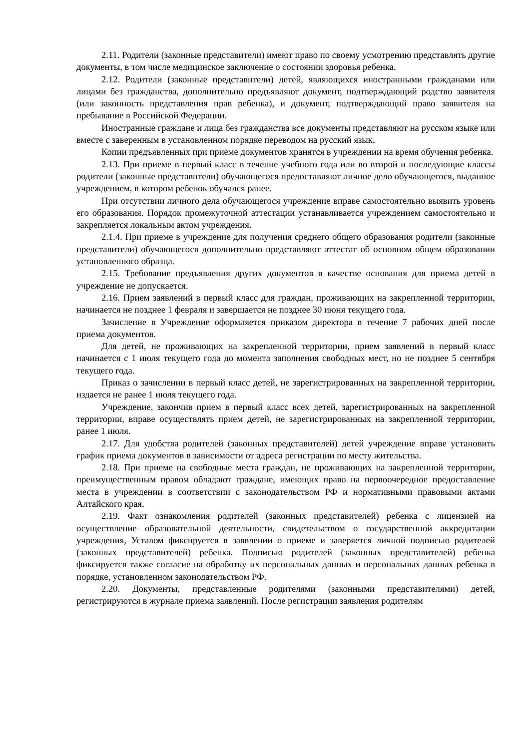2.11. Родители (законные представители) имеют право по своему усмотрению представлять другие документы, в том числе медицинское заключение о состоянии здоровья ребенка.
2.12. Родители (законные представители) детей, являющихся иностранными гражданами или лицами без гражданства, дополнительно предъявляют документ, подтверждающий родство заявителя (или законность представления прав ребенка), и документ, подтверждающий право заявителя на пребывание в Российской Федерации.
Иностранные граждане и лица без гражданства все документы представляют на русском языке или вместе с заверенным в установленном порядке переводом на русский язык.
Копии предъявленных при приеме документов хранятся в учреждении на время обучения ребенка.
2.13. При приеме в первый класс в течение учебного года или во второй и последующие классы родители (законные представители) обучающегося предоставляют личное дело обучающегося, выданное учреждением, в котором ребенок обучался ранее.
При отсутствии личного дела обучающегося учреждение вправе самостоятельно выявить уровень его образования. Порядок промежуточной аттестации устанавливается учреждением самостоятельно и закрепляется локальным актом учреждения.
2.1.4. При приеме в учреждение для получения среднего общего образования родители (законные представители) обучающегося дополнительно представляют аттестат об основном общем образовании установленного образца.
2.15. Требование предъявления других документов в качестве основания для приема детей в учреждение не допускается.
2.16. Прием заявлений в первый класс для граждан, проживающих на закрепленной территории, начинается не позднее 1 февраля и завершается не позднее 30 июня текущего года.
Зачисление в Учреждение оформляется приказом директора в течение 7 рабочих дней после приема документов.
Для детей, не проживающих на закрепленной территории, прием заявлений в первый класс начинается с 1 июля текущего года до момента заполнения свободных мест, но не позднее 5 сентября текущего года.
Приказ о зачислении в первый класс детей, не зарегистрированных на закрепленной территории, издается не ранее 1 июля текущего года.
Учреждение, закончив прием в первый класс всех детей, зарегистрированных на закрепленной территории, вправе осуществлять прием детей, не зарегистрированных на закрепленной территории, ранее 1 июля.
2.17. Для удобства родителей (законных представителей) детей учреждение вправе установить график приема документов в зависимости от адреса регистрации по месту жительства.
2.18. При приеме на свободные места граждан, не проживающих на закрепленной территории, преимущественным правом обладают граждане, имеющих право на первоочередное предоставление места в учреждении в соответствии с законодательством РФ и нормативными правовыми актами Алтайского края.
2.19. Факт ознакомления родителей (законных представителей) ребенка с лицензией на осуществление образовательной деятельности, свидетельством о государственной аккредитации учреждения, Уставом фиксируется в заявлении о приеме и заверяется личной подписью родителей (законных представителей) ребенка. Подписью родителей (законных представителей) ребенка фиксируется также согласие на обработку их персональных данных и персональных данных ребенка в порядке, установленном законодательством РФ.
2.20. Документы, представленные родителями (законными представителями) детей, регистрируются в журнале приема заявлений. После регистрации заявления родителям